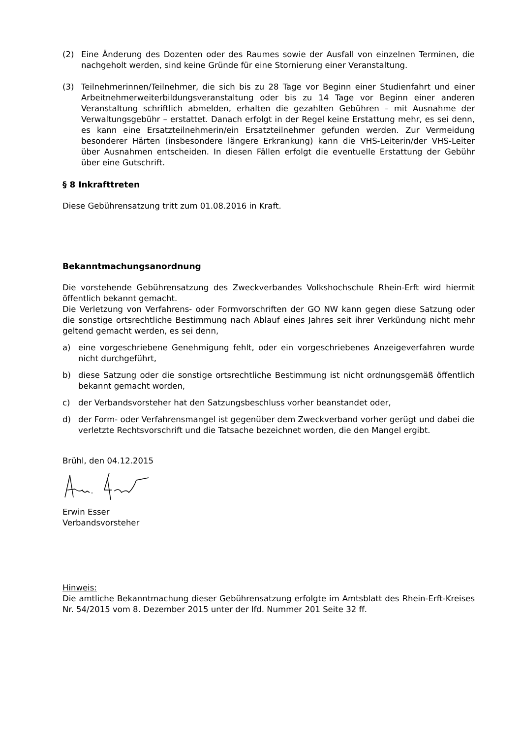(2) Eine Änderung des Dozenten oder des Raumes sowie der Ausfall von einzelnen Terminen, die nachgeholt werden, sind keine Gründe für eine Stornierung einer Veranstaltung.
(3) Teilnehmerinnen/Teilnehmer, die sich bis zu 28 Tage vor Beginn einer Studienfahrt und einer Arbeitnehmerweiterbildungsveranstaltung oder bis zu 14 Tage vor Beginn einer anderen Veranstaltung schriftlich abmelden, erhalten die gezahlten Gebühren – mit Ausnahme der Verwaltungsgebühr – erstattet. Danach erfolgt in der Regel keine Erstattung mehr, es sei denn, es kann eine Ersatzteilnehmerin/ein Ersatzteilnehmer gefunden werden. Zur Vermeidung besonderer Härten (insbesondere längere Erkrankung) kann die VHS-Leiterin/der VHS-Leiter über Ausnahmen entscheiden. In diesen Fällen erfolgt die eventuelle Erstattung der Gebühr über eine Gutschrift.
§ 8 Inkrafttreten
Diese Gebührensatzung tritt zum 01.08.2016 in Kraft.
Bekanntmachungsanordnung
Die vorstehende Gebührensatzung des Zweckverbandes Volkshochschule Rhein-Erft wird hiermit öffentlich bekannt gemacht.
Die Verletzung von Verfahrens- oder Formvorschriften der GO NW kann gegen diese Satzung oder die sonstige ortsrechtliche Bestimmung nach Ablauf eines Jahres seit ihrer Verkündung nicht mehr geltend gemacht werden, es sei denn,
a) eine vorgeschriebene Genehmigung fehlt, oder ein vorgeschriebenes Anzeigeverfahren wurde nicht durchgeführt,
b) diese Satzung oder die sonstige ortsrechtliche Bestimmung ist nicht ordnungsgemäß öffentlich bekannt gemacht worden,
c) der Verbandsvorsteher hat den Satzungsbeschluss vorher beanstandet oder,
d) der Form- oder Verfahrensmangel ist gegenüber dem Zweckverband vorher gerügt und dabei die verletzte Rechtsvorschrift und die Tatsache bezeichnet worden, die den Mangel ergibt.
Brühl, den 04.12.2015
Erwin Esser
Verbandsvorsteher
Hinweis:
Die amtliche Bekanntmachung dieser Gebührensatzung erfolgte im Amtsblatt des Rhein-Erft-Kreises Nr. 54/2015 vom 8. Dezember 2015 unter der lfd. Nummer 201 Seite 32 ff.